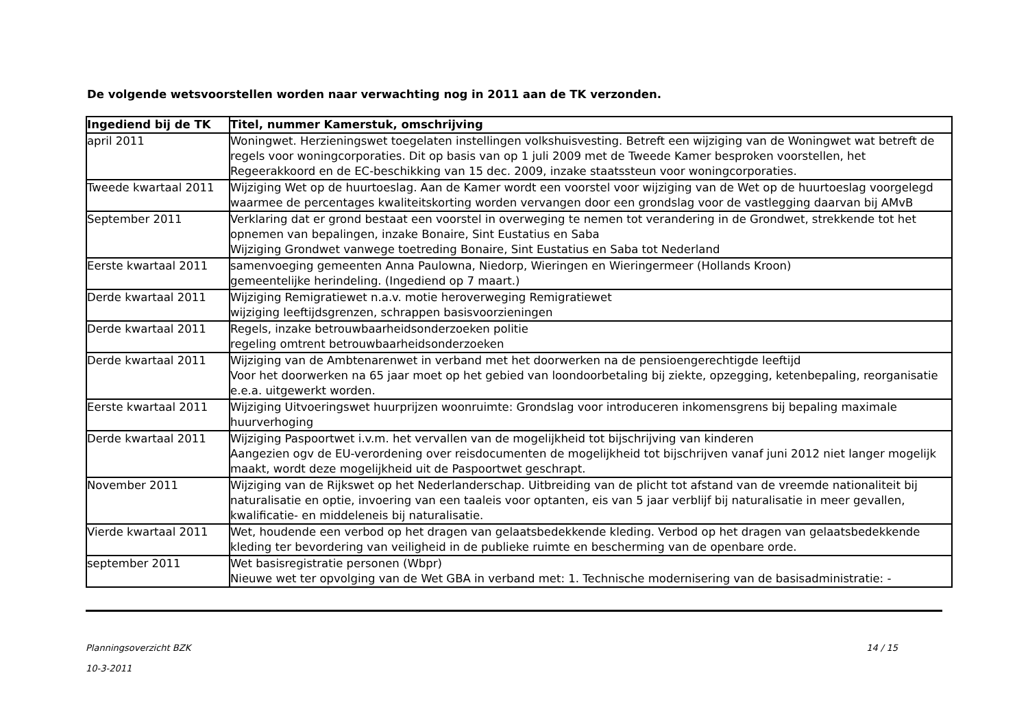De volgende wetsvoorstellen worden naar verwachting nog in 2011 aan de TK verzonden.
| Ingediend bij de TK | Titel, nummer Kamerstuk, omschrijving |
| --- | --- |
| april 2011 | Woningwet. Herzieningswet toegelaten instellingen volkshuisvesting. Betreft een wijziging van de Woningwet wat betreft de regels voor woningcorporaties. Dit op basis van op 1 juli 2009 met de Tweede Kamer besproken voorstellen, het Regeerakkoord en de EC-beschikking van 15 dec. 2009, inzake staatssteun voor woningcorporaties. |
| Tweede kwartaal 2011 | Wijziging Wet op de huurtoeslag. Aan de Kamer wordt een voorstel voor wijziging van de Wet op de huurtoeslag voorgelegd waarmee de percentages kwaliteitskorting worden vervangen door een grondslag voor de vastlegging daarvan bij AMvB |
| September 2011 | Verklaring dat er grond bestaat een voorstel in overweging te nemen tot verandering in de Grondwet, strekkende tot het opnemen van bepalingen, inzake Bonaire, Sint Eustatius en Saba Wijziging Grondwet vanwege toetreding Bonaire, Sint Eustatius en Saba tot Nederland |
| Eerste kwartaal 2011 | samenvoeging gemeenten Anna Paulowna, Niedorp, Wieringen en Wieringermeer (Hollands Kroon) gemeentelijke herindeling. (Ingediend op 7 maart.) |
| Derde kwartaal 2011 | Wijziging Remigratiewet n.a.v. motie heroverweging Remigratiewet wijziging leeftijdsgrenzen, schrappen basisvoorzieningen |
| Derde kwartaal 2011 | Regels, inzake betrouwbaarheidsonderzoeken politie regeling omtrent betrouwbaarheidsonderzoeken |
| Derde kwartaal 2011 | Wijziging van de Ambtenarenwet in verband met het doorwerken na de pensioengerechtigde leeftijd Voor het doorwerken na 65 jaar moet op het gebied van loondoorbetaling bij ziekte, opzegging, ketenbepaling, reorganisatie e.e.a. uitgewerkt worden. |
| Eerste kwartaal 2011 | Wijziging Uitvoeringswet huurprijzen woonruimte: Grondslag voor introduceren inkomensgrens bij bepaling maximale huurverhoging |
| Derde kwartaal 2011 | Wijziging Paspoortwet i.v.m. het vervallen van de mogelijkheid tot bijschrijving van kinderen Aangezien ogv de EU-verordening over reisdocumenten de mogelijkheid tot bijschrijven vanaf juni 2012 niet langer mogelijk maakt, wordt deze mogelijkheid uit de Paspoortwet geschrapt. |
| November 2011 | Wijziging van de Rijkswet op het Nederlanderschap. Uitbreiding van de plicht tot afstand van de vreemde nationaliteit bij naturalisatie en optie, invoering van een taaleis voor optanten, eis van 5 jaar verblijf bij naturalisatie in meer gevallen, kwalificatie- en middeleneis bij naturalisatie. |
| Vierde kwartaal 2011 | Wet, houdende een verbod op het dragen van gelaatsbedekkende kleding. Verbod op het dragen van gelaatsbedekkende kleding ter bevordering van veiligheid in de publieke ruimte en bescherming van de openbare orde. |
| september 2011 | Wet basisregistratie personen (Wbpr) Nieuwe wet ter opvolging van de Wet GBA in verband met: 1. Technische modernisering van de basisadministratie: - |
Planningsoverzicht BZK
10-3-2011
14 / 15